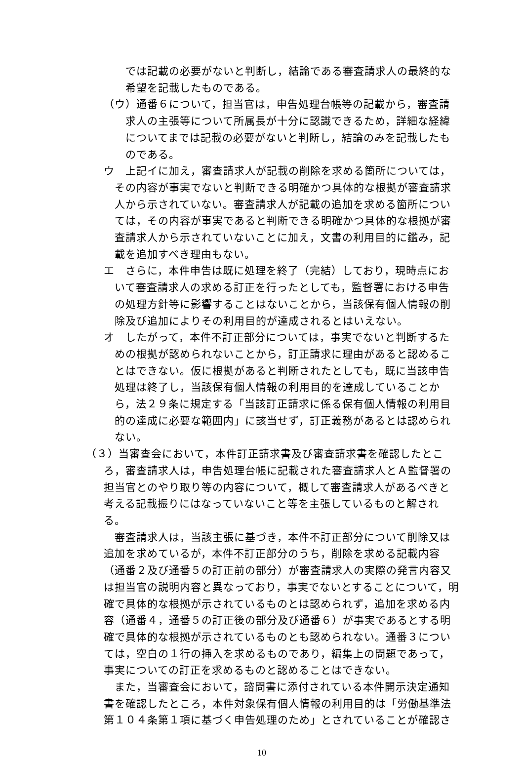では記載の必要がないと判断し，結論である審査請求人の最終的な希望を記載したものである。
（ウ）通番６について，担当官は，申告処理台帳等の記載から，審査請求人の主張等について所属長が十分に認識できるため，詳細な経緯についてまでは記載の必要がないと判断し，結論のみを記載したものである。
ウ　上記イに加え，審査請求人が記載の削除を求める箇所については，その内容が事実でないと判断できる明確かつ具体的な根拠が審査請求人から示されていない。審査請求人が記載の追加を求める箇所については，その内容が事実であると判断できる明確かつ具体的な根拠が審査請求人から示されていないことに加え，文書の利用目的に鑑み，記載を追加すべき理由もない。
エ　さらに，本件申告は既に処理を終了（完結）しており，現時点において審査請求人の求める訂正を行ったとしても，監督署における申告の処理方針等に影響することはないことから，当該保有個人情報の削除及び追加によりその利用目的が達成されるとはいえない。
オ　したがって，本件不訂正部分については，事実でないと判断するための根拠が認められないことから，訂正請求に理由があると認めることはできない。仮に根拠があると判断されたとしても，既に当該申告処理は終了し，当該保有個人情報の利用目的を達成していることから，法２９条に規定する「当該訂正請求に係る保有個人情報の利用目的の達成に必要な範囲内」に該当せず，訂正義務があるとは認められない。
（３）当審査会において，本件訂正請求書及び審査請求書を確認したところ，審査請求人は，申告処理台帳に記載された審査請求人とＡ監督署の担当官とのやり取り等の内容について，概して審査請求人があるべきと考える記載振りにはなっていないこと等を主張しているものと解される。
審査請求人は，当該主張に基づき，本件不訂正部分について削除又は追加を求めているが，本件不訂正部分のうち，削除を求める記載内容（通番２及び通番５の訂正前の部分）が審査請求人の実際の発言内容又は担当官の説明内容と異なっており，事実でないとすることについて，明確で具体的な根拠が示されているものとは認められず，追加を求める内容（通番４，通番５の訂正後の部分及び通番６）が事実であるとする明確で具体的な根拠が示されているものとも認められない。通番３については，空白の１行の挿入を求めるものであり，編集上の問題であって，事実についての訂正を求めるものと認めることはできない。
また，当審査会において，諮問書に添付されている本件開示決定通知書を確認したところ，本件対象保有個人情報の利用目的は「労働基準法第１０４条第１項に基づく申告処理のため」とされていることが確認さ
10